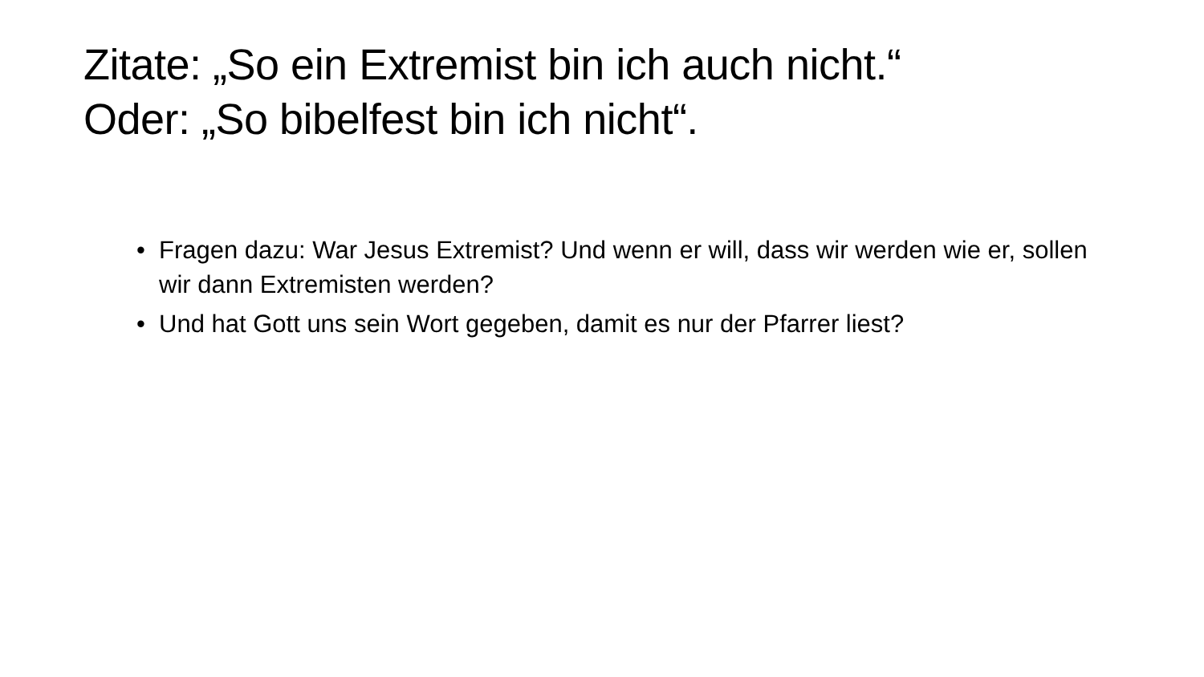Zitate: „So ein Extremist bin ich auch nicht.“
Oder: „So bibelfest bin ich nicht“.
• Fragen dazu: War Jesus Extremist? Und wenn er will, dass wir werden wie er, sollen wir dann Extremisten werden?
• Und hat Gott uns sein Wort gegeben, damit es nur der Pfarrer liest?